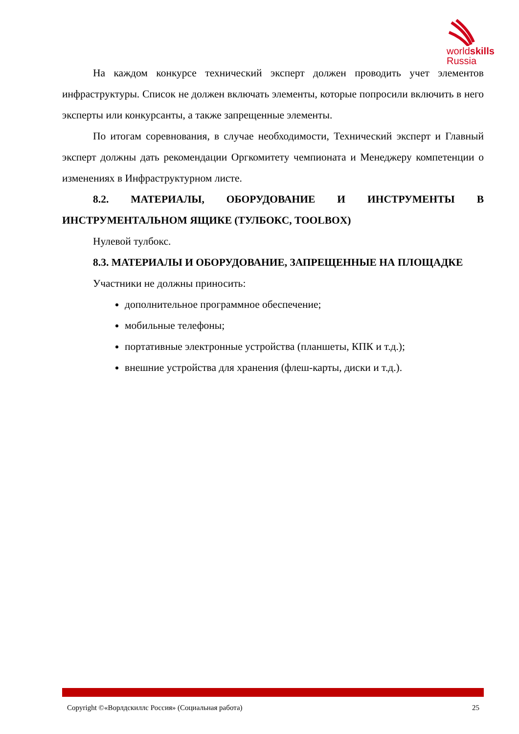worldskills
Russia
На каждом конкурсе технический эксперт должен проводить учет элементов инфраструктуры. Список не должен включать элементы, которые попросили включить в него эксперты или конкурсанты, а также запрещенные элементы.
По итогам соревнования, в случае необходимости, Технический эксперт и Главный эксперт должны дать рекомендации Оргкомитету чемпионата и Менеджеру компетенции о изменениях в Инфраструктурном листе.
8.2. МАТЕРИАЛЫ, ОБОРУДОВАНИЕ И ИНСТРУМЕНТЫ В ИНСТРУМЕНТАЛЬНОМ ЯЩИКЕ (ТУЛБОКС, TOOLBOX)
Нулевой тулбокс.
8.3. МАТЕРИАЛЫ И ОБОРУДОВАНИЕ, ЗАПРЕЩЕННЫЕ НА ПЛОЩАДКЕ
Участники не должны приносить:
дополнительное программное обеспечение;
мобильные телефоны;
портативные электронные устройства (планшеты, КПК и т.д.);
внешние устройства для хранения (флеш-карты, диски и т.д.).
Copyright ©«Ворлдскиллс Россия» (Социальная работа) 25